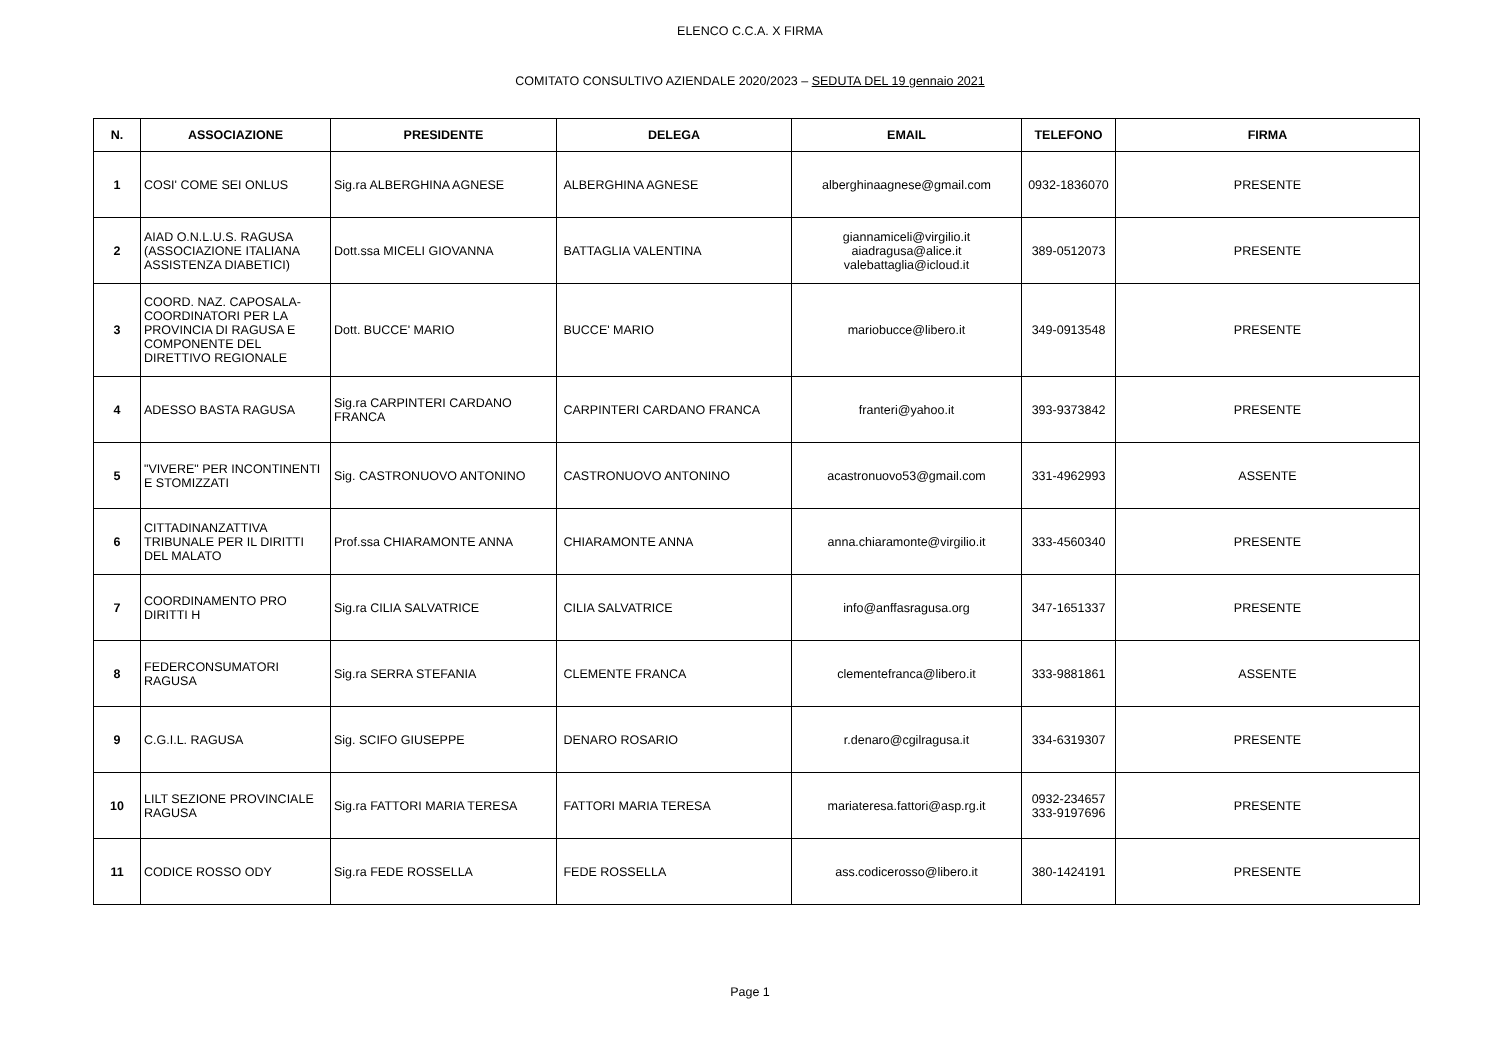ELENCO C.C.A. X FIRMA
COMITATO CONSULTIVO AZIENDALE 2020/2023 – SEDUTA DEL 19 gennaio 2021
| N. | ASSOCIAZIONE | PRESIDENTE | DELEGA | EMAIL | TELEFONO | FIRMA |
| --- | --- | --- | --- | --- | --- | --- |
| 1 | COSI' COME SEI ONLUS | Sig.ra ALBERGHINA AGNESE | ALBERGHINA AGNESE | alberghinaagnese@gmail.com | 0932-1836070 | PRESENTE |
| 2 | AIAD O.N.L.U.S. RAGUSA (ASSOCIAZIONE ITALIANA ASSISTENZA DIABETICI) | Dott.ssa MICELI GIOVANNA | BATTAGLIA VALENTINA | giannamiceli@virgilio.it aiadragusa@alice.it valebattaglia@icloud.it | 389-0512073 | PRESENTE |
| 3 | COORD. NAZ. CAPOSALA-COORDINATORI PER LA PROVINCIA DI RAGUSA E COMPONENTE DEL DIRETTIVO REGIONALE | Dott. BUCCE' MARIO | BUCCE' MARIO | mariobucce@libero.it | 349-0913548 | PRESENTE |
| 4 | ADESSO BASTA RAGUSA | Sig.ra CARPINTERI CARDANO FRANCA | CARPINTERI CARDANO FRANCA | franteri@yahoo.it | 393-9373842 | PRESENTE |
| 5 | "VIVERE" PER INCONTINENTI E STOMIZZATI | Sig. CASTRONUOVO ANTONINO | CASTRONUOVO ANTONINO | acastronuovo53@gmail.com | 331-4962993 | ASSENTE |
| 6 | CITTADINANZATTIVA TRIBUNALE PER IL DIRITTI DEL MALATO | Prof.ssa CHIARAMONTE ANNA | CHIARAMONTE ANNA | anna.chiaramonte@virgilio.it | 333-4560340 | PRESENTE |
| 7 | COORDINAMENTO PRO DIRITTI H | Sig.ra CILIA SALVATRICE | CILIA SALVATRICE | info@anffasragusa.org | 347-1651337 | PRESENTE |
| 8 | FEDERCONSUMATORI RAGUSA | Sig.ra SERRA STEFANIA | CLEMENTE FRANCA | clementefranca@libero.it | 333-9881861 | ASSENTE |
| 9 | C.G.I.L. RAGUSA | Sig. SCIFO GIUSEPPE | DENARO ROSARIO | r.denaro@cgilragusa.it | 334-6319307 | PRESENTE |
| 10 | LILT SEZIONE PROVINCIALE RAGUSA | Sig.ra FATTORI MARIA TERESA | FATTORI MARIA TERESA | mariateresa.fattori@asp.rg.it | 0932-234657 333-9197696 | PRESENTE |
| 11 | CODICE ROSSO ODY | Sig.ra FEDE ROSSELLA | FEDE ROSSELLA | ass.codicerosso@libero.it | 380-1424191 | PRESENTE |
Page 1